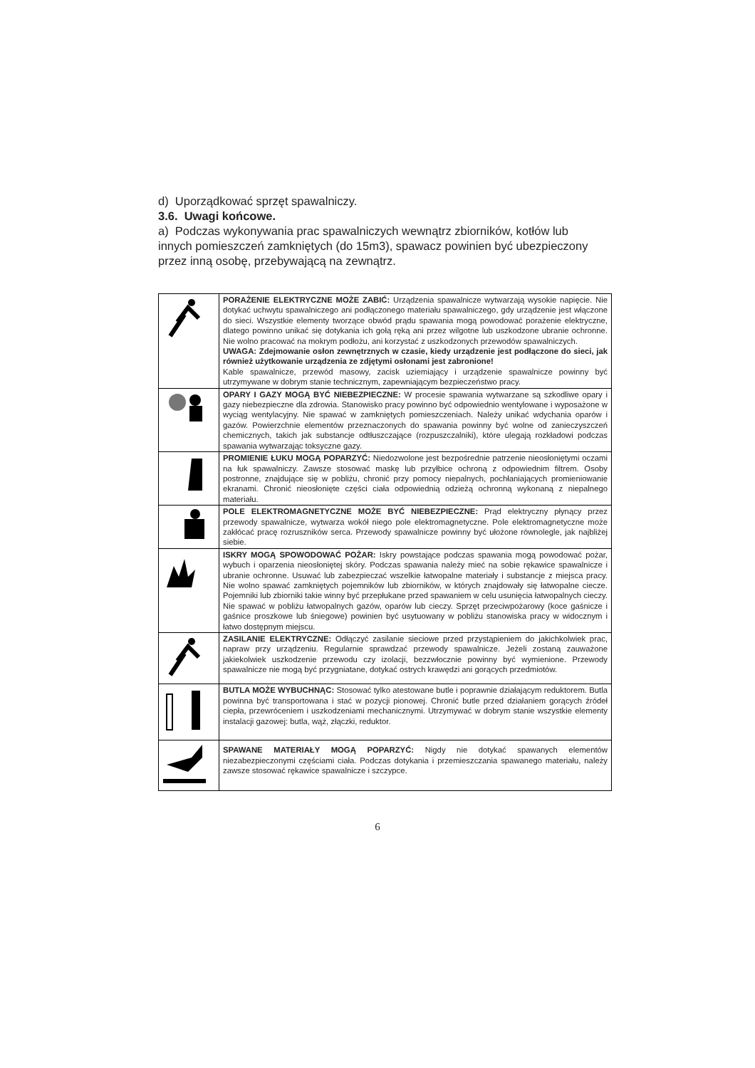d) Uporządkować sprzęt spawalniczy.
3.6. Uwagi końcowe.
a) Podczas wykonywania prac spawalniczych wewnątrz zbiorników, kotłów lub innych pomieszczeń zamkniętych (do 15m3), spawacz powinien być ubezpieczony przez inną osobę, przebywającą na zewnątrz.
| | PORAŻENIE ELEKTRYCZNE MOŻE ZABIĆ: Urządzenia spawalnicze wytwarzają wysokie napięcie. Nie dotykać uchwytu spawalniczego ani podłączonego materiału spawalniczego, gdy urządzenie jest włączone do sieci. Wszystkie elementy tworzące obwód prądu spawania mogą powodować porażenie elektryczne, dlatego powinno unikać się dotykania ich gołą ręką ani przez wilgotne lub uszkodzone ubranie ochronne. Nie wolno pracować na mokrym podłożu, ani korzystać z uszkodzonych przewodów spawalniczych. UWAGA: Zdejmowanie osłon zewnętrznych w czasie, kiedy urządzenie jest podłączone do sieci, jak również użytkowanie urządzenia ze zdjętymi osłonami jest zabronione! Kable spawalnicze, przewód masowy, zacisk uziemiający i urządzenie spawalnicze powinny być utrzymywane w dobrym stanie technicznym, zapewniającym bezpieczeństwo pracy. |
| | OPARY I GAZY MOGĄ BYĆ NIEBEZPIECZNE: W procesie spawania wytwarzane są szkodliwe opary i gazy niebezpieczne dla zdrowia. Stanowisko pracy powinno być odpowiednio wentylowane i wyposażone w wyciąg wentylacyjny. Nie spawać w zamkniętych pomieszczeniach. Należy unikać wdychania oparów i gazów. Powierzchnie elementów przeznaczonych do spawania powinny być wolne od zanieczyszczeń chemicznych, takich jak substancje odtłuszczające (rozpuszczalniki), które ulegają rozkładowi podczas spawania wytwarzając toksyczne gazy. |
| | PROMIENIE ŁUKU MOGĄ POPARZYĆ: Niedozwolone jest bezpośrednie patrzenie nieosłoniętymi oczami na łuk spawalniczy. Zawsze stosować maskę lub przyłbice ochroną z odpowiednim filtrem. Osoby postronne, znajdujące się w pobliżu, chronić przy pomocy niepalnych, pochłaniających promieniowanie ekranami. Chronić nieosłonięte części ciała odpowiednią odzieżą ochronną wykonaną z niepalnego materiału. |
| | POLE ELEKTROMAGNETYCZNE MOŻE BYĆ NIEBEZPIECZNE: Prąd elektryczny płynący przez przewody spawalnicze, wytwarza wokół niego pole elektromagnetyczne. Pole elektromagnetyczne może zakłócać pracę rozruszników serca. Przewody spawalnicze powinny być ułożone równolegle, jak najbliżej siebie. |
| | ISKRY MOGĄ SPOWODOWAĆ POŻAR: Iskry powstające podczas spawania mogą powodować pożar, wybuch i oparzenia nieosłoniętej skóry. Podczas spawania należy mieć na sobie rękawice spawalnicze i ubranie ochronne. Usuwać lub zabezpieczać wszelkie łatwopalne materiały i substancje z miejsca pracy. Nie wolno spawać zamkniętych pojemników lub zbiorników, w których znajdowały się łatwopalne ciecze. Pojemniki lub zbiorniki takie winny być przepłukane przed spawaniem w celu usunięcia łatwopalnych cieczy. Nie spawać w pobliżu łatwopalnych gazów, oparów lub cieczy. Sprzęt przeciwpożarowy (koce gaśnicze i gaśnice proszkowe lub śniegowe) powinien być usytuowany w pobliżu stanowiska pracy w widocznym i łatwo dostępnym miejscu. |
| | ZASILANIE ELEKTRYCZNE: Odłączyć zasilanie sieciowe przed przystąpieniem do jakichkolwiek prac, napraw przy urządzeniu. Regularnie sprawdzać przewody spawalnicze. Jeżeli zostaną zauważone jakiekolwiek uszkodzenie przewodu czy izolacji, bezzwłocznie powinny być wymienione. Przewody spawalnicze nie mogą być przygniatane, dotykać ostrych krawędzi ani gorących przedmiotów. |
| | BUTLA MOŻE WYBUCHNĄC: Stosować tylko atestowane butle i poprawnie działającym reduktorem. Butla powinna być transportowana i stać w pozycji pionowej. Chronić butle przed działaniem gorących źródeł ciepła, przewróceniem i uszkodzeniami mechanicznymi. Utrzymywać w dobrym stanie wszystkie elementy instalacji gazowej: butla, wąż, złączki, reduktor. |
| | SPAWANE MATERIAŁY MOGĄ POPARZYĆ: Nigdy nie dotykać spawanych elementów niezabezpieczonymi częściami ciała. Podczas dotykania i przemieszczania spawanego materiału, należy zawsze stosować rękawice spawalnicze i szczypce. |
6